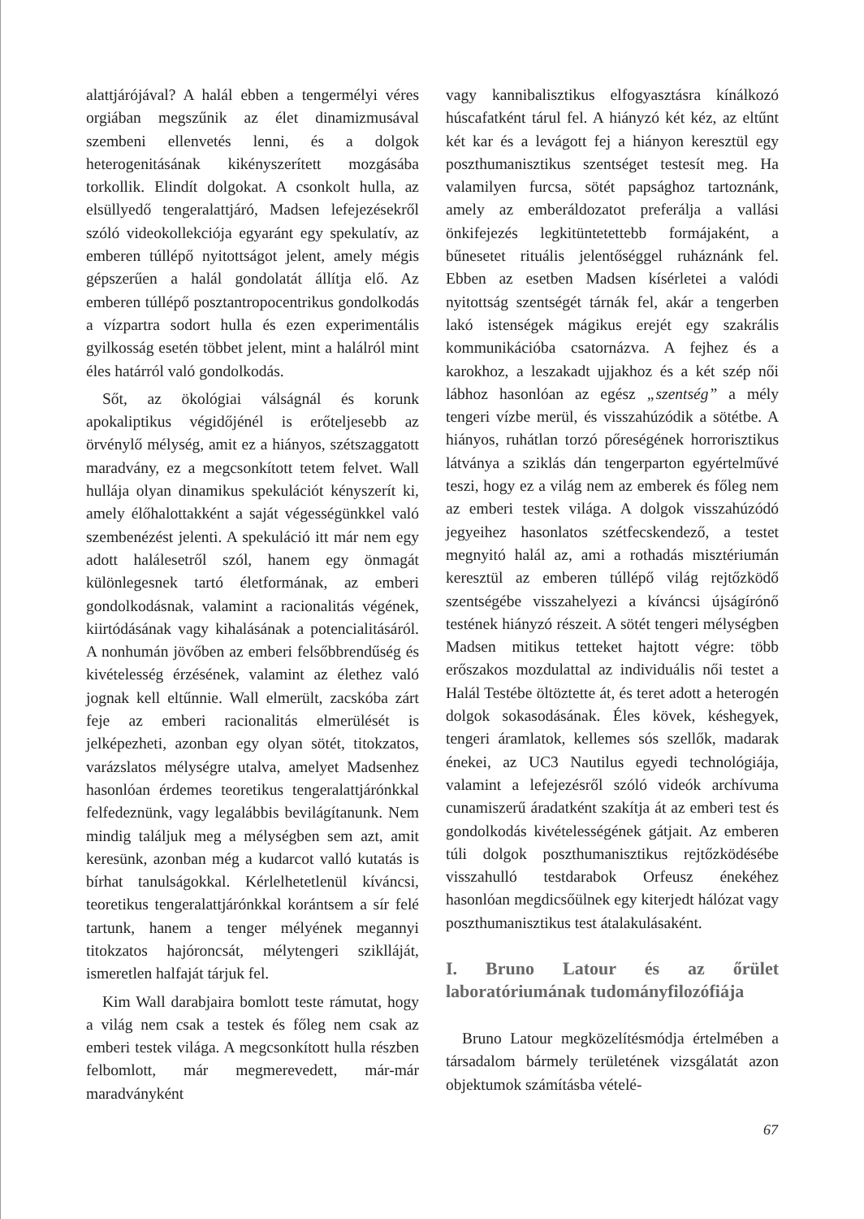alattjárójával? A halál ebben a tengermélyi véres orgiában megszűnik az élet dinamizmusával szembeni ellenvetés lenni, és a dolgok heterogenitásának kikényszerített mozgásába torkollik. Elindít dolgokat. A csonkolt hulla, az elsüllyedő tengeralattjáró, Madsen lefejezésekről szóló videokollekciója egyaránt egy spekulatív, az emberen túllépő nyitottságot jelent, amely mégis gépszerűen a halál gondolatát állítja elő. Az emberen túllépő posztantropocentrikus gondolkodás a vízpartra sodort hulla és ezen experimentális gyilkosság esetén többet jelent, mint a halálról mint éles határról való gondolkodás.
Sőt, az ökológiai válságnál és korunk apokaliptikus végidőjénél is erőteljesebb az örvénylő mélység, amit ez a hiányos, szétszaggatott maradvány, ez a megcsonkított tetem felvet. Wall hullája olyan dinamikus spekulációt kényszerít ki, amely élőhalottakként a saját végességünkkel való szembenézést jelenti. A spekuláció itt már nem egy adott halálesetről szól, hanem egy önmagát különlegesnek tartó életformának, az emberi gondolkodásnak, valamint a racionalitás végének, kiirtódásának vagy kihalásának a potencialitásáról. A nonhumán jövőben az emberi felsőbbrendűség és kivételesség érzésének, valamint az élethez való jognak kell eltűnnie. Wall elmerült, zacskóba zárt feje az emberi racionalitás elmerülését is jelképezheti, azonban egy olyan sötét, titokzatos, varázslatos mélységre utalva, amelyet Madsenhez hasonlóan érdemes teoretikus tengeralattjárónkkal felfedeznünk, vagy legalábbis bevilágítanunk. Nem mindig találjuk meg a mélységben sem azt, amit keresünk, azonban még a kudarcot valló kutatás is bírhat tanulságokkal. Kérlelhetetlenül kíváncsi, teoretikus tengeralattjárónkkal korántsem a sír felé tartunk, hanem a tenger mélyének megannyi titokzatos hajóroncsát, mélytengeri sziklláját, ismeretlen halfaját tárjuk fel.
Kim Wall darabjaira bomlott teste rámutat, hogy a világ nem csak a testek és főleg nem csak az emberi testek világa. A megcsonkított hulla részben felbomlott, már megmerevedett, már-már maradványként
vagy kannibalisztikus elfogyasztásra kínálkozó húscafatként tárul fel. A hiányzó két kéz, az eltűnt két kar és a levágott fej a hiányon keresztül egy poszthumanisztikus szentséget testesít meg. Ha valamilyen furcsa, sötét papsághoz tartoznánk, amely az emberáldozatot preferálja a vallási önkifejezés legkitüntetettebb formájaként, a bűnesetet rituális jelentőséggel ruháznánk fel. Ebben az esetben Madsen kísérletei a valódi nyitottság szentségét tárnák fel, akár a tengerben lakó istenségek mágikus erejét egy szakrális kommunikációba csatornázva. A fejhez és a karokhoz, a leszakadt ujjakhoz és a két szép női lábhoz hasonlóan az egész „szentség” a mély tengeri vízbe merül, és visszahúzódik a sötétbe. A hiányos, ruhátlan torzó pőreségének horrorisztikus látványa a sziklás dán tengerparton egyértelművé teszi, hogy ez a világ nem az emberek és főleg nem az emberi testek világa. A dolgok visszahúzódó jegyeihez hasonlatos szétfecskendező, a testet megnyitó halál az, ami a rothadás misztériumán keresztül az emberen túllépő világ rejtőzködő szentségébe visszahelyezi a kíváncsi újságírónő testének hiányzó részeit. A sötét tengeri mélységben Madsen mitikus tetteket hajtott végre: több erőszakos mozdulattal az individuális női testet a Halál Testébe öltöztette át, és teret adott a heterogén dolgok sokasodásának. Éles kövek, késhegyek, tengeri áramlatok, kellemes sós szellők, madarak énekei, az UC3 Nautilus egyedi technológiája, valamint a lefejezésről szóló videók archívuma cunamiszerű áradatként szakítja át az emberi test és gondolkodás kivételességének gátjait. Az emberen túli dolgok poszthumanisztikus rejtőzködésébe visszahulló testdarabok Orfeusz énekéhez hasonlóan megdicsőülnek egy kiterjedt hálózat vagy poszthumanisztikus test átalakulásaként.
I. Bruno Latour és az őrület laboratóriumának tudományfilozófiája
Bruno Latour megközelítésmódja értelmében a társadalom bármely területének vizsgálatát azon objektumok számításba vételé-
67